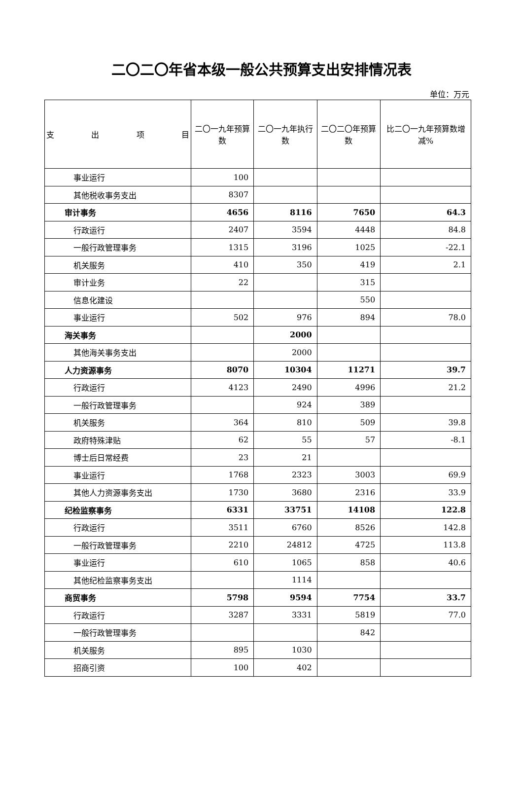二〇二〇年省本级一般公共预算支出安排情况表
单位：万元
| 支 出 项 目 | 二〇一九年预算数 | 二〇一九年执行数 | 二〇二〇年预算数 | 比二〇一九年预算数增减% |
| --- | --- | --- | --- | --- |
| 事业运行 | 100 | | | |
| 其他税收事务支出 | 8307 | | | |
| 审计事务 | 4656 | 8116 | 7650 | 64.3 |
| 行政运行 | 2407 | 3594 | 4448 | 84.8 |
| 一般行政管理事务 | 1315 | 3196 | 1025 | -22.1 |
| 机关服务 | 410 | 350 | 419 | 2.1 |
| 审计业务 | 22 | | 315 | |
| 信息化建设 | | | 550 | |
| 事业运行 | 502 | 976 | 894 | 78.0 |
| 海关事务 | | 2000 | | |
| 其他海关事务支出 | | 2000 | | |
| 人力资源事务 | 8070 | 10304 | 11271 | 39.7 |
| 行政运行 | 4123 | 2490 | 4996 | 21.2 |
| 一般行政管理事务 | | 924 | 389 | |
| 机关服务 | 364 | 810 | 509 | 39.8 |
| 政府特殊津贴 | 62 | 55 | 57 | -8.1 |
| 博士后日常经费 | 23 | 21 | | |
| 事业运行 | 1768 | 2323 | 3003 | 69.9 |
| 其他人力资源事务支出 | 1730 | 3680 | 2316 | 33.9 |
| 纪检监察事务 | 6331 | 33751 | 14108 | 122.8 |
| 行政运行 | 3511 | 6760 | 8526 | 142.8 |
| 一般行政管理事务 | 2210 | 24812 | 4725 | 113.8 |
| 事业运行 | 610 | 1065 | 858 | 40.6 |
| 其他纪检监察事务支出 | | 1114 | | |
| 商贸事务 | 5798 | 9594 | 7754 | 33.7 |
| 行政运行 | 3287 | 3331 | 5819 | 77.0 |
| 一般行政管理事务 | | | 842 | |
| 机关服务 | 895 | 1030 | | |
| 招商引资 | 100 | 402 | | |